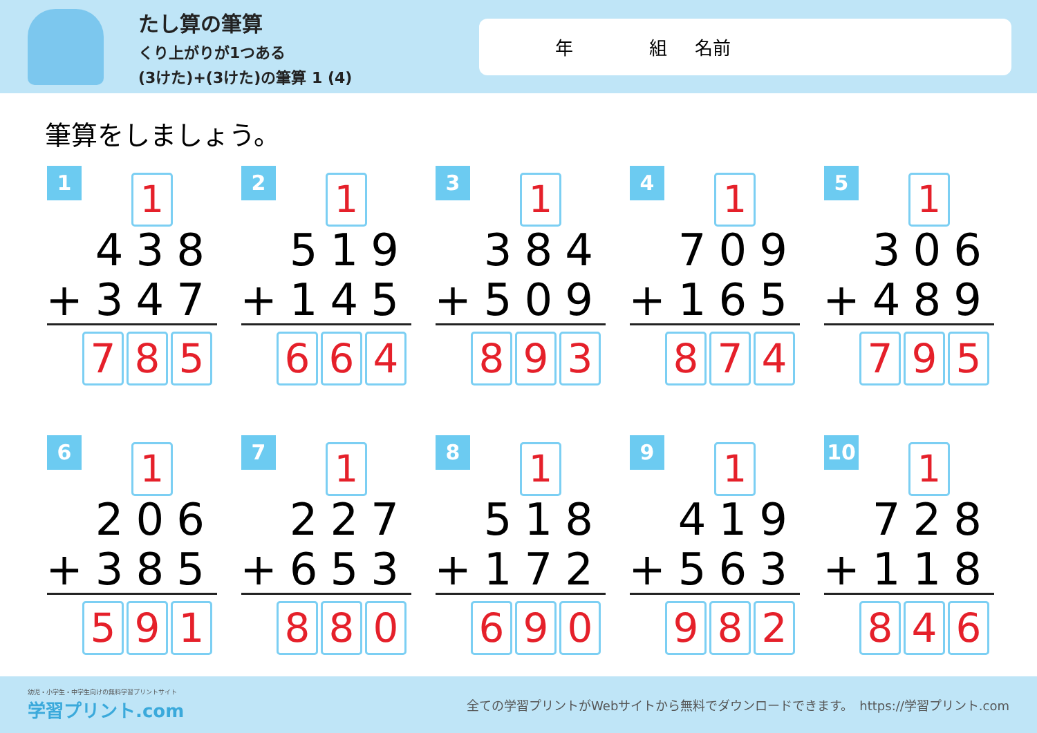たし算の筆算
くり上がりが1つある
(3けた)+(3けた)の筆算 1 (4)
年 組 名前
筆算をしましょう。
1 1
438
+347
7 8 5
2 1
519
+145
6 6 4
3 1
384
+509
8 9 3
4 1
709
+165
8 7 4
5 1
306
+489
7 9 5
6 1
206
+385
5 9 1
7 1
227
+653
8 8 0
8 1
518
+172
6 9 0
9 1
419
+563
9 8 2
10 1
728
+118
8 4 6
幼児・小学生・中学生向けの無料学習プリントサイト
学習プリント.com
全ての学習プリントがWebサイトから無料でダウンロードできます。　https://学習プリント.com